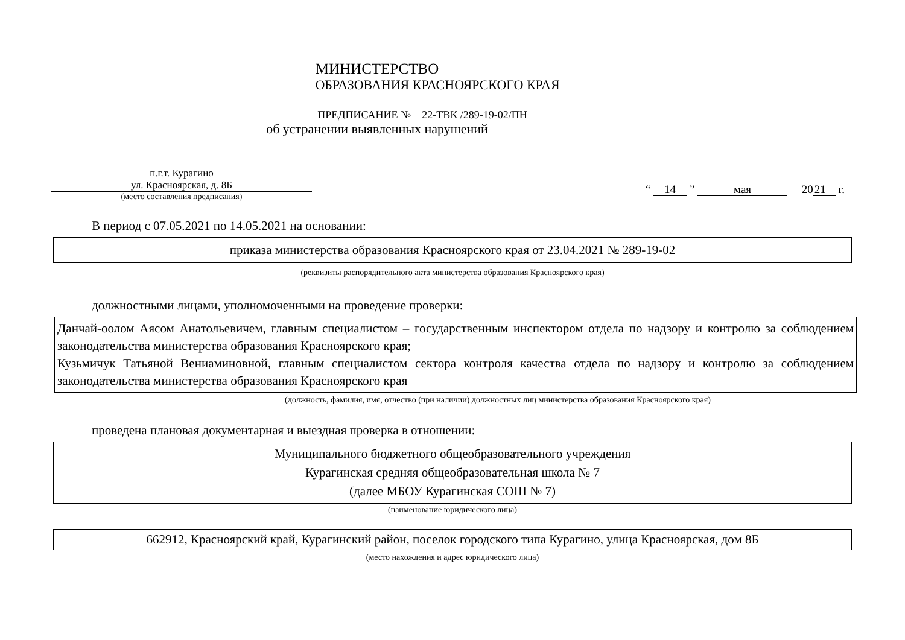МИНИСТЕРСТВО
ОБРАЗОВАНИЯ КРАСНОЯРСКОГО КРАЯ
ПРЕДПИСАНИЕ № 22-ТВК /289-19-02/ПН
об устранении выявленных нарушений
п.г.т. Курагино
ул. Красноярская, д. 8Б
(место составления предписания)
“ 14 ” мая 2021 г.
В период с 07.05.2021 по 14.05.2021 на основании:
приказа министерства образования Красноярского края от 23.04.2021 № 289-19-02
(реквизиты распорядительного акта министерства образования Красноярского края)
должностными лицами, уполномоченными на проведение проверки:
Данчай-оолом Аясом Анатольевичем, главным специалистом – государственным инспектором отдела по надзору и контролю за соблюдением законодательства министерства образования Красноярского края;
Кузьмичук Татьяной Вениаминовной, главным специалистом сектора контроля качества отдела по надзору и контролю за соблюдением законодательства министерства образования Красноярского края
(должность, фамилия, имя, отчество (при наличии) должностных лиц министерства образования Красноярского края)
проведена плановая документарная и выездная проверка в отношении:
Муниципального бюджетного общеобразовательного учреждения
Курагинская средняя общеобразовательная школа № 7
(далее МБОУ Курагинская СОШ № 7)
(наименование юридического лица)
662912, Красноярский край, Курагинский район, поселок городского типа Курагино, улица Красноярская, дом 8Б
(место нахождения и адрес юридического лица)